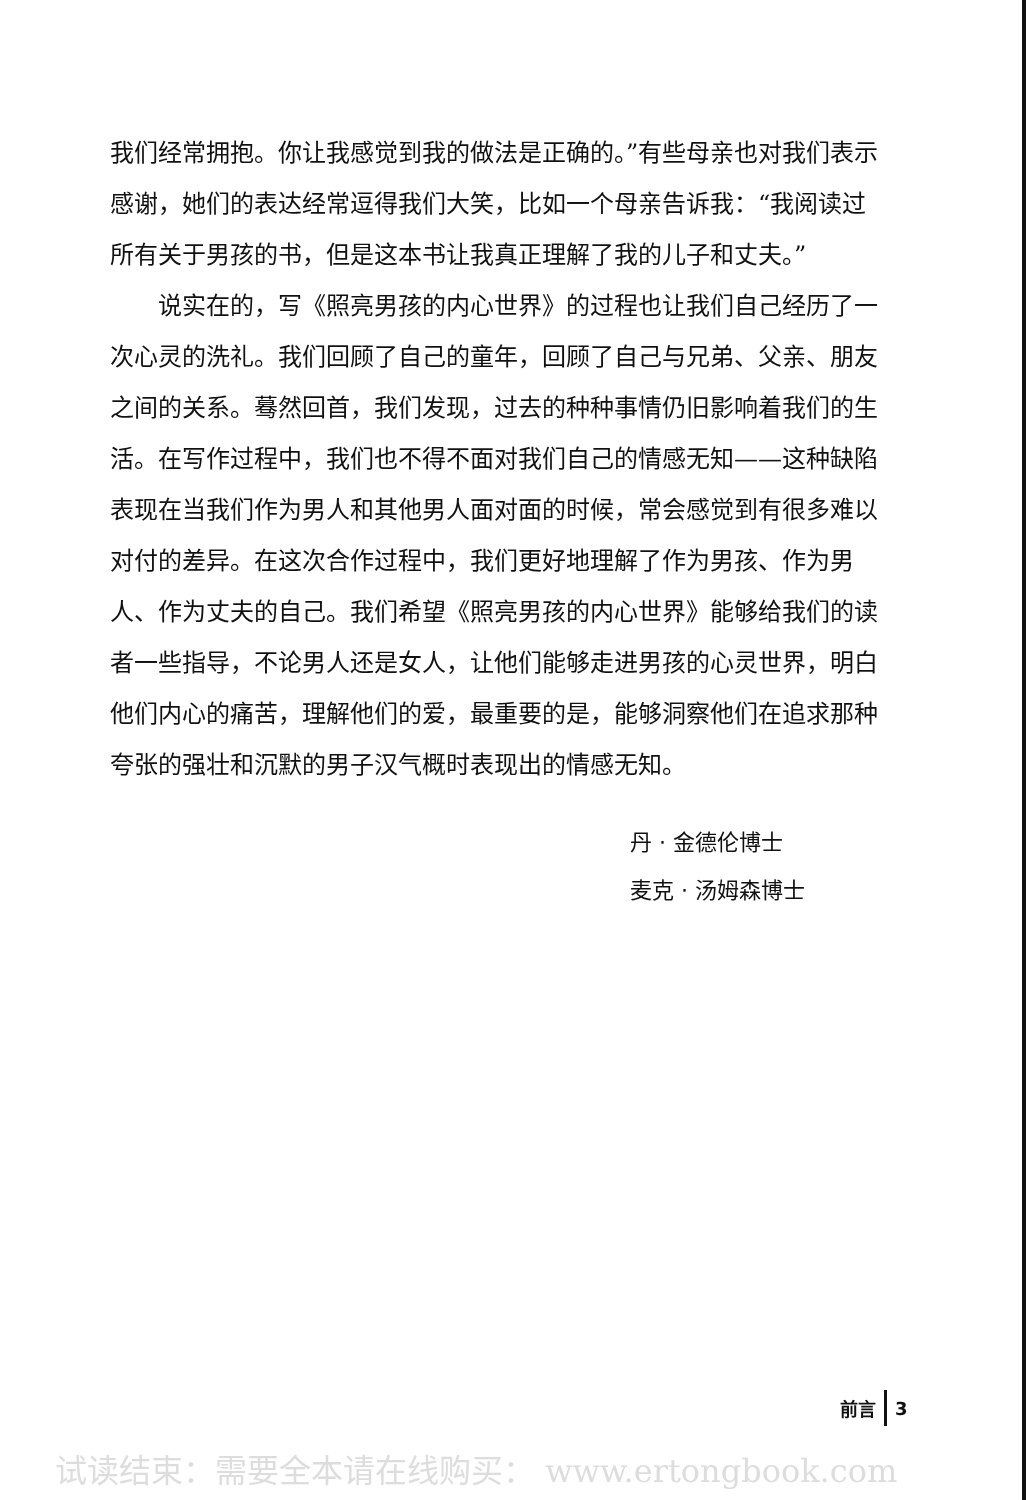我们经常拥抱。你让我感觉到我的做法是正确的。”有些母亲也对我们表示感谢，她们的表达经常逗得我们大笑，比如一个母亲告诉我：“我阅读过所有关于男孩的书，但是这本书让我真正理解了我的儿子和丈夫。”
说实在的，写《照亮男孩的内心世界》的过程也让我们自己经历了一次心灵的洗礼。我们回顾了自己的童年，回顾了自己与兄弟、父亲、朋友之间的关系。蓦然回首，我们发现，过去的种种事情仍旧影响着我们的生活。在写作过程中，我们也不得不面对我们自己的情感无知——这种缺陷表现在当我们作为男人和其他男人面对面的时候，常会感觉到有很多难以对付的差异。在这次合作过程中，我们更好地理解了作为男孩、作为男人、作为丈夫的自己。我们希望《照亮男孩的内心世界》能够给我们的读者一些指导，不论男人还是女人，让他们能够走进男孩的心灵世界，明白他们内心的痛苦，理解他们的爱，最重要的是，能够洞察他们在追求那种夸张的强壮和沉默的男子汉气概时表现出的情感无知。
丹 · 金德伦博士
麦克 · 汤姆森博士
前言 3
试读结束：需要全本请在线购买： www.ertongbook.com